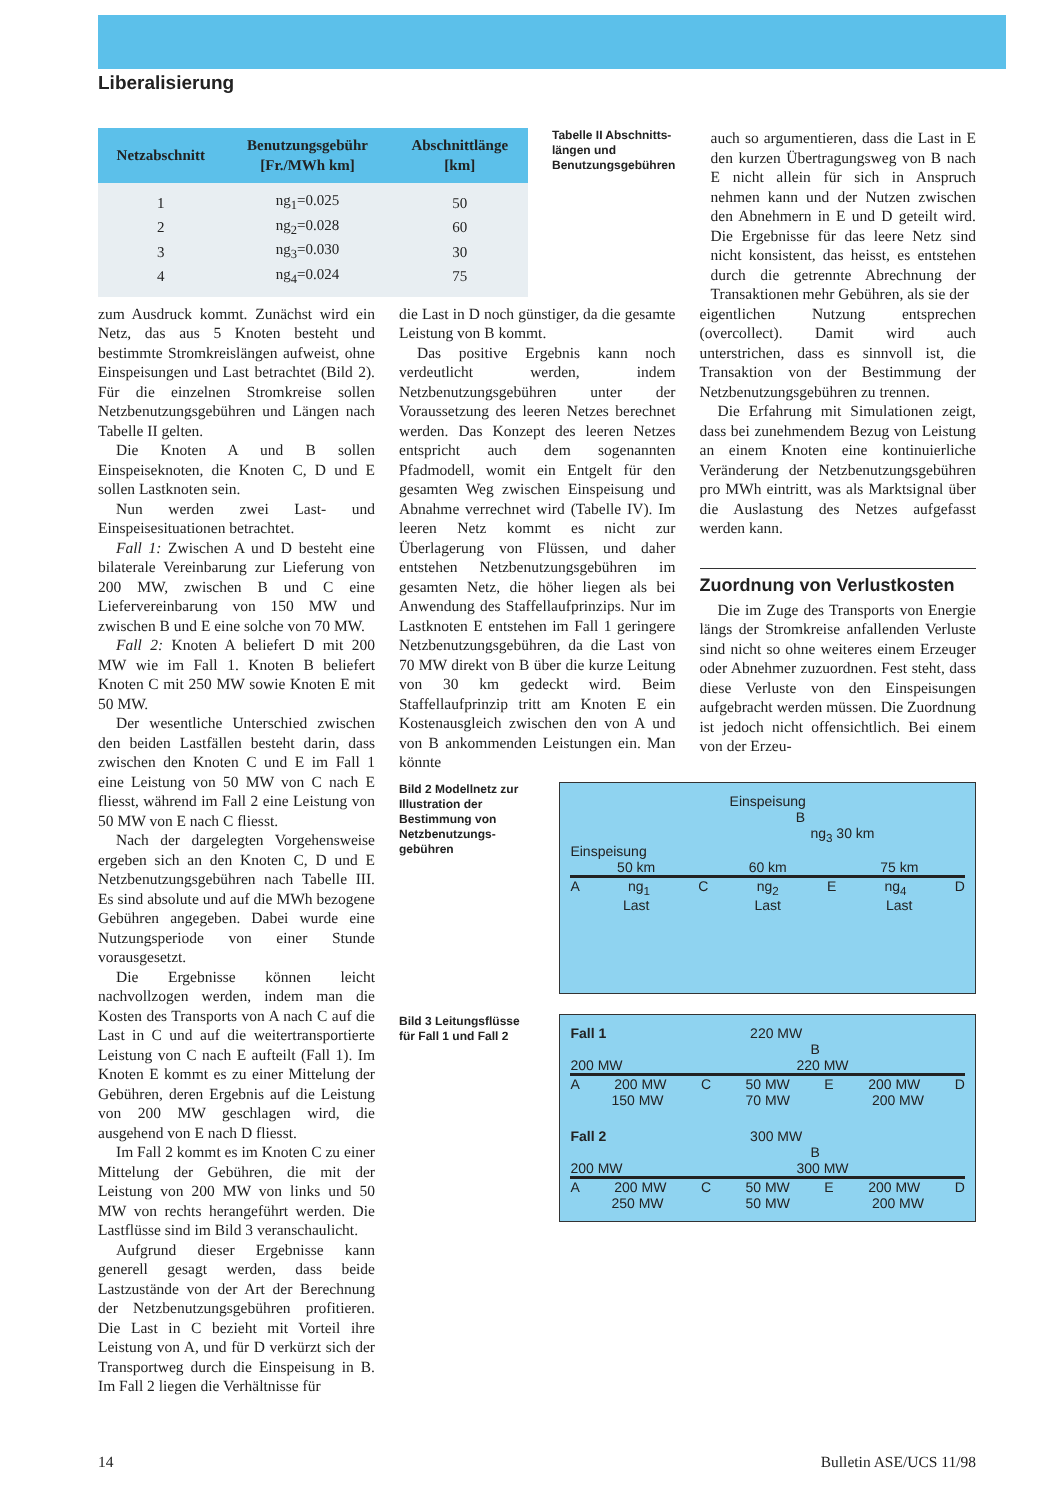Liberalisierung
| Netzabschnitt | Benutzungsgebühr [Fr./MWh km] | Abschnittlänge [km] |
| --- | --- | --- |
| 1 | ng<sub>1</sub>=0.025 | 50 |
| 2 | ng<sub>2</sub>=0.028 | 60 |
| 3 | ng<sub>3</sub>=0.030 | 30 |
| 4 | ng<sub>4</sub>=0.024 | 75 |
Tabelle II Abschnitts­längen und Benutzungs­gebühren
auch so argumentieren, dass die Last in E den kurzen Übertragungsweg von B nach E nicht allein für sich in Anspruch nehmen kann und der Nutzen zwischen den Abnehmern in E und D geteilt wird. Die Ergebnisse für das leere Netz sind nicht konsistent, das heisst, es entstehen durch die getrennte Abrechnung der Transaktionen mehr Gebühren, als sie der
zum Ausdruck kommt. Zunächst wird ein Netz, das aus 5 Knoten besteht und bestimmte Stromkreislängen aufweist, ohne Einspeisungen und Last betrachtet (Bild 2). Für die einzelnen Stromkreise sollen Netzbenutzungsgebühren und Längen nach Tabelle II gelten.
Die Knoten A und B sollen Einspeiseknoten, die Knoten C, D und E sollen Lastknoten sein.
Nun werden zwei Last- und Einspeisesituationen betrachtet.
Fall 1: Zwischen A und D besteht eine bilaterale Vereinbarung zur Lieferung von 200 MW, zwischen B und C eine Liefervereinbarung von 150 MW und zwischen B und E eine solche von 70 MW.
Fall 2: Knoten A beliefert D mit 200 MW wie im Fall 1. Knoten B beliefert Knoten C mit 250 MW sowie Knoten E mit 50 MW.
Der wesentliche Unterschied zwischen den beiden Lastfällen besteht darin, dass zwischen den Knoten C und E im Fall 1 eine Leistung von 50 MW von C nach E fliesst, während im Fall 2 eine Leistung von 50 MW von E nach C fliesst.
Nach der dargelegten Vorgehensweise ergeben sich an den Knoten C, D und E Netzbenutzungsgebühren nach Tabelle III. Es sind absolute und auf die MWh bezogene Gebühren angegeben. Dabei wurde eine Nutzungsperiode von einer Stunde vorausgesetzt.
Die Ergebnisse können leicht nachvollzogen werden, indem man die Kosten des Transports von A nach C auf die Last in C und auf die weitertransportierte Leistung von C nach E aufteilt (Fall 1). Im Knoten E kommt es zu einer Mittelung der Gebühren, deren Ergebnis auf die Leistung von 200 MW geschlagen wird, die ausgehend von E nach D fliesst.
Im Fall 2 kommt es im Knoten C zu einer Mittelung der Gebühren, die mit der Leistung von 200 MW von links und 50 MW von rechts herangeführt werden. Die Lastflüsse sind im Bild 3 veranschaulicht.
Aufgrund dieser Ergebnisse kann generell gesagt werden, dass beide Lastzustände von der Art der Berechnung der Netzbenutzungsgebühren profitieren. Die Last in C bezieht mit Vorteil ihre Leistung von A, und für D verkürzt sich der Transportweg durch die Einspeisung in B. Im Fall 2 liegen die Verhältnisse für
die Last in D noch günstiger, da die gesamte Leistung von B kommt.
Das positive Ergebnis kann noch verdeutlicht werden, indem Netzbenutzungsgebühren unter der Voraussetzung des leeren Netzes berechnet werden. Das Konzept des leeren Netzes entspricht auch dem sogenannten Pfadmodell, womit ein Entgelt für den gesamten Weg zwischen Einspeisung und Abnahme verrechnet wird (Tabelle IV). Im leeren Netz kommt es nicht zur Überlagerung von Flüssen, und daher entstehen Netzbenutzungsgebühren im gesamten Netz, die höher liegen als bei Anwendung des Staffellaufprinzips. Nur im Lastknoten E entstehen im Fall 1 geringere Netzbenutzungsgebühren, da die Last von 70 MW direkt von B über die kurze Leitung von 30 km gedeckt wird. Beim Staffellaufprinzip tritt am Knoten E ein Kostenausgleich zwischen den von A und von B ankommenden Leistungen ein. Man könnte
eigentlichen Nutzung entsprechen (overcollect). Damit wird auch unterstrichen, dass es sinnvoll ist, die Transaktion von der Bestimmung der Netzbenutzungsgebühren zu trennen.
Die Erfahrung mit Simulationen zeigt, dass bei zunehmendem Bezug von Leistung an einem Knoten eine kontinuierliche Veränderung der Netzbenutzungsgebühren pro MWh eintritt, was als Marktsignal über die Auslastung des Netzes aufgefasst werden kann.
Zuordnung von Verlustkosten
Die im Zuge des Transports von Energie längs der Stromkreise anfallenden Verluste sind nicht so ohne weiteres einem Erzeuger oder Abnehmer zuzuordnen. Fest steht, dass diese Verluste von den Einspeisungen aufgebracht werden müssen. Die Zuordnung ist jedoch nicht offensichtlich. Bei einem von der Erzeu-
Bild 2 Modellnetz zur Illustration der Bestimmung von Netzbenutzungs­gebühren
Einspeisung
B
ng<sub>3</sub> 30 km
Einspeisung
50 km 60 km 75 km
A ng<sub>1</sub> C ng<sub>2</sub> E ng<sub>4</sub> D
Last Last Last
Bild 3 Leitungsflüsse für Fall 1 und Fall 2
Fall 1 220 MW
B
200 MW 220 MW
A 200 MW C 50 MW E 200 MW D
150 MW 70 MW 200 MW
Fall 2 300 MW
B
200 MW 300 MW
A 200 MW C 50 MW E 200 MW D
250 MW 50 MW 200 MW
14 Bulletin ASE/UCS 11/98